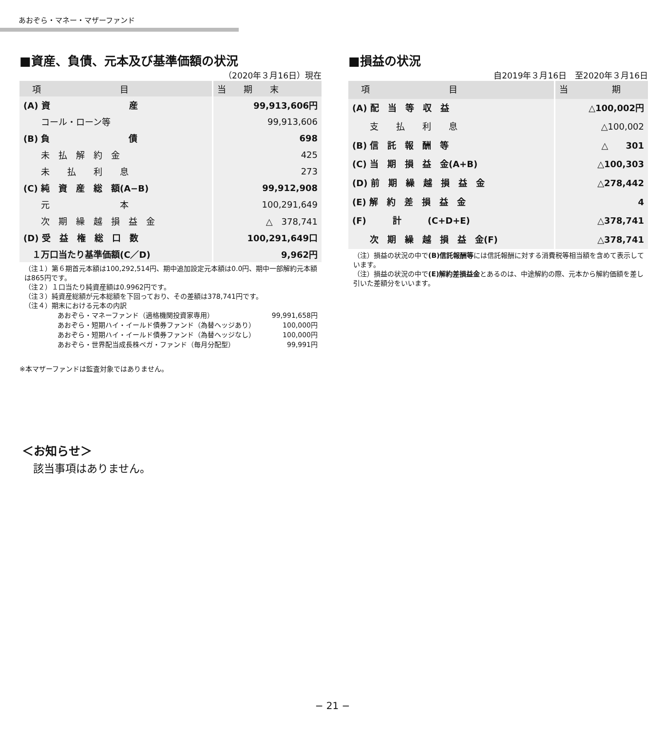あおぞら・マネー・マザーファンド
■資産、負債、元本及び基準価額の状況
（2020年３月16日）現在
| 項 目 | 当 期 末 |
| --- | --- |
| (A) 資 産 | 99,913,606円 |
| コール・ローン等 | 99,913,606 |
| (B) 負 債 | 698 |
| 未 払 解 約 金 | 425 |
| 未 払 利 息 | 273 |
| (C) 純 資 産 総 額(A−B) | 99,912,908 |
| 元 本 | 100,291,649 |
| 次 期 繰 越 損 益 金 | △ 378,741 |
| (D) 受 益 権 総 口 数 | 100,291,649口 |
| １万口当たり基準価額(C／D) | 9,962円 |
（注１）第６期首元本額は100,292,514円、期中追加設定元本額は0.0円、期中一部解約元本額は865円です。
（注２）１口当たり純資産額は0.9962円です。
（注３）純資産総額が元本総額を下回っており、その差額は378,741円です。
（注４）期末における元本の内訳
| あおぞら・マネーファンド（適格機関投資家専用） | 99,991,658円 |
| あおぞら・短期ハイ・イールド債券ファンド（為替ヘッジあり） | 100,000円 |
| あおぞら・短期ハイ・イールド債券ファンド（為替ヘッジなし） | 100,000円 |
| あおぞら・世界配当成長株ベガ・ファンド（毎月分配型） | 99,991円 |
※本マザーファンドは監査対象ではありません。
■損益の状況
自2019年３月16日　至2020年３月16日
| 項 目 | 当 期 |
| --- | --- |
| (A) 配 当 等 収 益 | △100,002円 |
| 支 払 利 息 | △100,002 |
| (B) 信 託 報 酬 等 | △ 301 |
| (C) 当 期 損 益 金(A+B) | △100,303 |
| (D) 前 期 繰 越 損 益 金 | △278,442 |
| (E) 解 約 差 損 益 金 | 4 |
| (F) 計 (C+D+E) | △378,741 |
| 次 期 繰 越 損 益 金(F) | △378,741 |
（注）損益の状況の中で(B)信託報酬等には信託報酬に対する消費税等相当額を含めて表示しています。
（注）損益の状況の中で(E)解約差損益金とあるのは、中途解約の際、元本から解約価額を差し引いた差額分をいいます。
＜お知らせ＞
該当事項はありません。
− 21 −